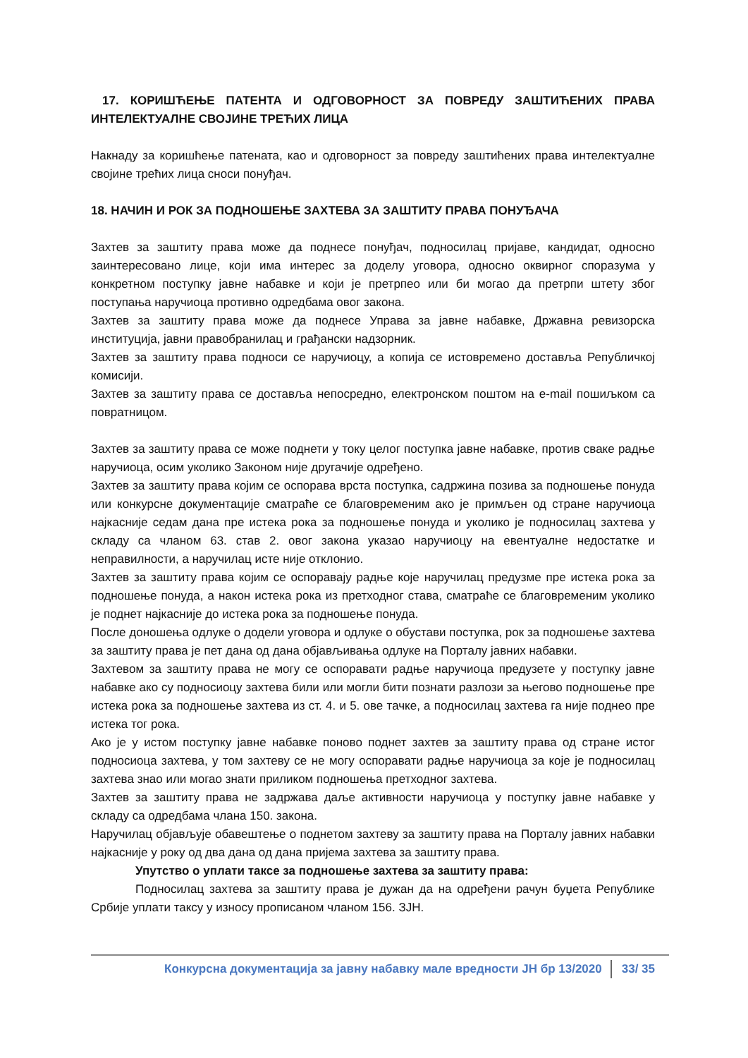17. КОРИШЋЕЊЕ ПАТЕНТА И ОДГОВОРНОСТ ЗА ПОВРЕДУ ЗАШТИЋЕНИХ ПРАВА ИНТЕЛЕКТУАЛНЕ СВОЈИНЕ ТРЕЋИХ ЛИЦА
Накнаду за коришћење патената, као и одговорност за повреду заштићених права интелектуалне својине трећих лица сноси понуђач.
18. НАЧИН И РОК ЗА ПОДНОШЕЊЕ ЗАХТЕВА ЗА ЗАШТИТУ ПРАВА ПОНУЂАЧА
Захтев за заштиту права може да поднесе понуђач, подносилац пријаве, кандидат, односно заинтересовано лице, који има интерес за доделу уговора, односно оквирног споразума у конкретном поступку јавне набавке и који је претрпео или би могао да претрпи штету због поступања наручиоца противно одредбама овог закона.
Захтев за заштиту права може да поднесе Управа за јавне набавке, Државна ревизорска институција, јавни правобранилац и грађански надзорник.
Захтев за заштиту права подноси се наручиоцу, а копија се истовремено доставља Републичкој комисији.
Захтев за заштиту права се доставља непосредно, електронском поштом на e-mail пошиљком са повратницом.
Захтев за заштиту права се може поднети у току целог поступка јавне набавке, против сваке радње наручиоца, осим уколико Законом није другачије одређено.
Захтев за заштиту права којим се оспорава врста поступка, садржина позива за подношење понуда или конкурсне документације сматраће се благовременим ако је примљен од стране наручиоца најкасније седам дана пре истека рока за подношење понуда и уколико је подносилац захтева у складу са чланом 63. став 2. овог закона указао наручиоцу на евентуалне недостатке и неправилности, а наручилац исте није отклонио.
Захтев за заштиту права којим се оспоравају радње које наручилац предузме пре истека рока за подношење понуда, а након истека рока из претходног става, сматраће се благовременим уколико је поднет најкасније до истека рока за подношење понуда.
После доношења одлуке о додели уговора и одлуке о обустави поступка, рок за подношење захтева за заштиту права је пет дана од дана објављивања одлуке на Порталу јавних набавки.
Захтевом за заштиту права не могу се оспоравати радње наручиоца предузете у поступку јавне набавке ако су подносиоцу захтева били или могли бити познати разлози за његово подношење пре истека рока за подношење захтева из ст. 4. и 5. ове тачке, а подносилац захтева га није поднео пре истека тог рока.
Ако је у истом поступку јавне набавке поново поднет захтев за заштиту права од стране истог подносиоца захтева, у том захтеву се не могу оспоравати радње наручиоца за које је подносилац захтева знао или могао знати приликом подношења претходног захтева.
Захтев за заштиту права не задржава даље активности наручиоца у поступку јавне набавке у складу са одредбама члана 150. закона.
Наручилац објављује обавештење о поднетом захтеву за заштиту права на Порталу јавних набавки најкасније у року од два дана од дана пријема захтева за заштиту права.
Упутство о уплати таксе за подношење захтева за заштиту права:
Подносилац захтева за заштиту права је дужан да на одређени рачун буџета Републике Србије уплати таксу у износу прописаном чланом 156. ЗЈН.
Конкурсна документација за јавну набавку мале вредности ЈН бр 13/2020 33/ 35